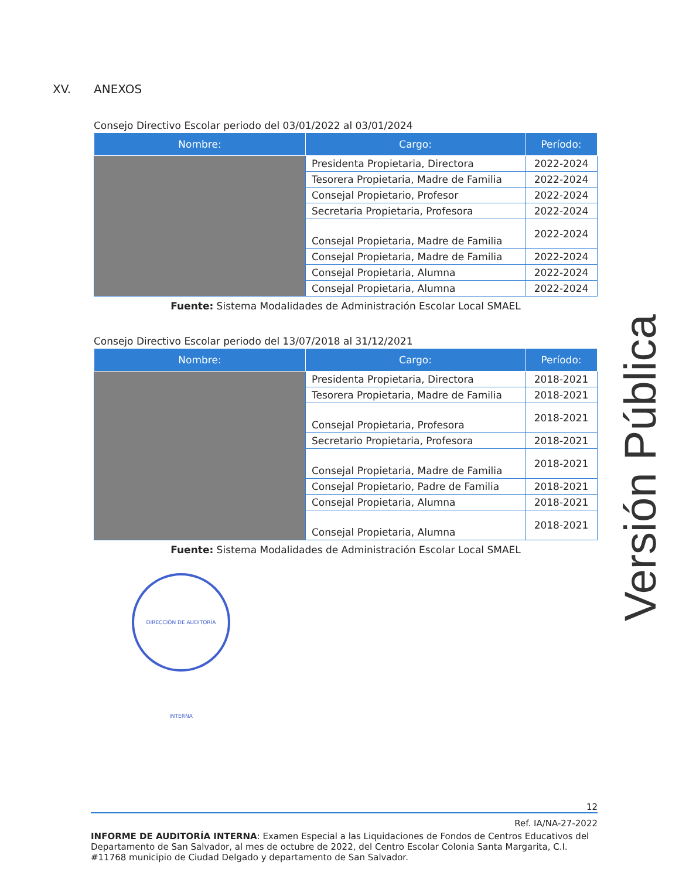Versión Pública
XV. ANEXOS
Consejo Directivo Escolar periodo del 03/01/2022 al 03/01/2024
| Nombre: | Cargo: | Período: |
| --- | --- | --- |
| | Presidenta Propietaria, Directora | 2022-2024 |
| | Tesorera Propietaria, Madre de Familia | 2022-2024 |
| | Consejal Propietario, Profesor | 2022-2024 |
| | Secretaria Propietaria, Profesora | 2022-2024 |
| | Consejal Propietaria, Madre de Familia | 2022-2024 |
| | Consejal Propietaria, Madre de Familia | 2022-2024 |
| | Consejal Propietaria, Alumna | 2022-2024 |
| | Consejal Propietaria, Alumna | 2022-2024 |
Fuente: Sistema Modalidades de Administración Escolar Local SMAEL
Consejo Directivo Escolar periodo del 13/07/2018 al 31/12/2021
| Nombre: | Cargo: | Período: |
| --- | --- | --- |
| | Presidenta Propietaria, Directora | 2018-2021 |
| | Tesorera Propietaria, Madre de Familia | 2018-2021 |
| | Consejal Propietaria, Profesora | 2018-2021 |
| | Secretario Propietaria, Profesora | 2018-2021 |
| | Consejal Propietaria, Madre de Familia | 2018-2021 |
| | Consejal Propietario, Padre de Familia | 2018-2021 |
| | Consejal Propietaria, Alumna | 2018-2021 |
| | Consejal Propietaria, Alumna | 2018-2021 |
Fuente: Sistema Modalidades de Administración Escolar Local SMAEL
DIRECCIÓN DE AUDITORÍA INTERNA
12
Ref. IA/NA-27-2022
INFORME DE AUDITORÍA INTERNA: Examen Especial a las Liquidaciones de Fondos de Centros Educativos del Departamento de San Salvador, al mes de octubre de 2022, del Centro Escolar Colonia Santa Margarita, C.I. #11768 municipio de Ciudad Delgado y departamento de San Salvador.